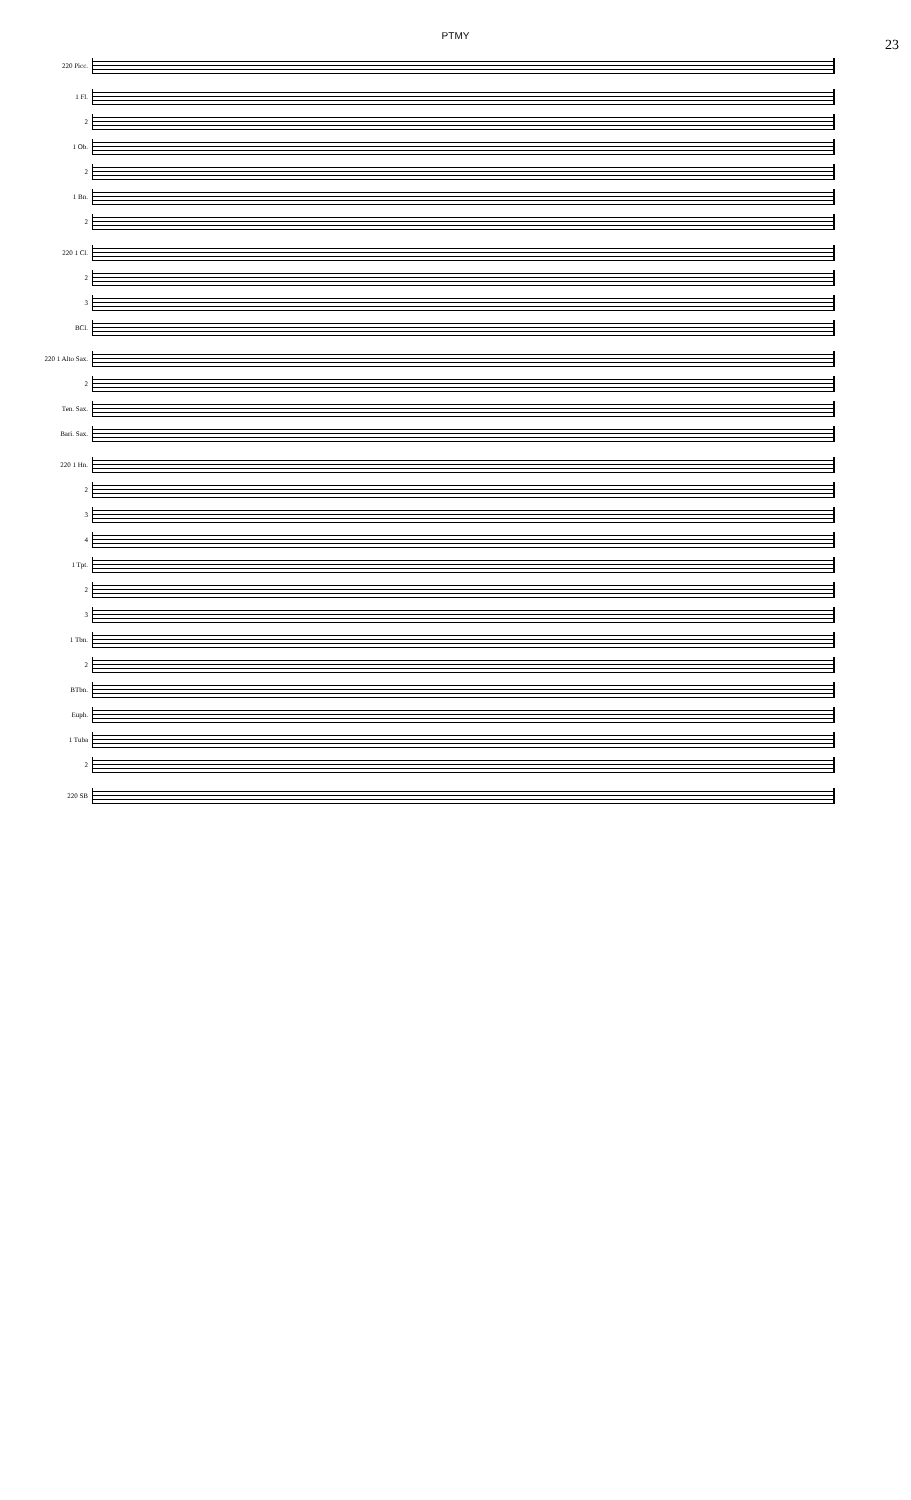PTMY
23
220 Picc.
1 Fl.
2
1 Ob.
2
1 Bn.
2
220 1 Cl.
2
3
BCl.
220 1 Alto Sax.
2
Ten. Sax.
Bari. Sax.
220 1 Hn.
2
3
4
1 Tpt.
2
3
1 Tbn.
2
BTbn.
Euph.
1 Tuba
2
220 SB